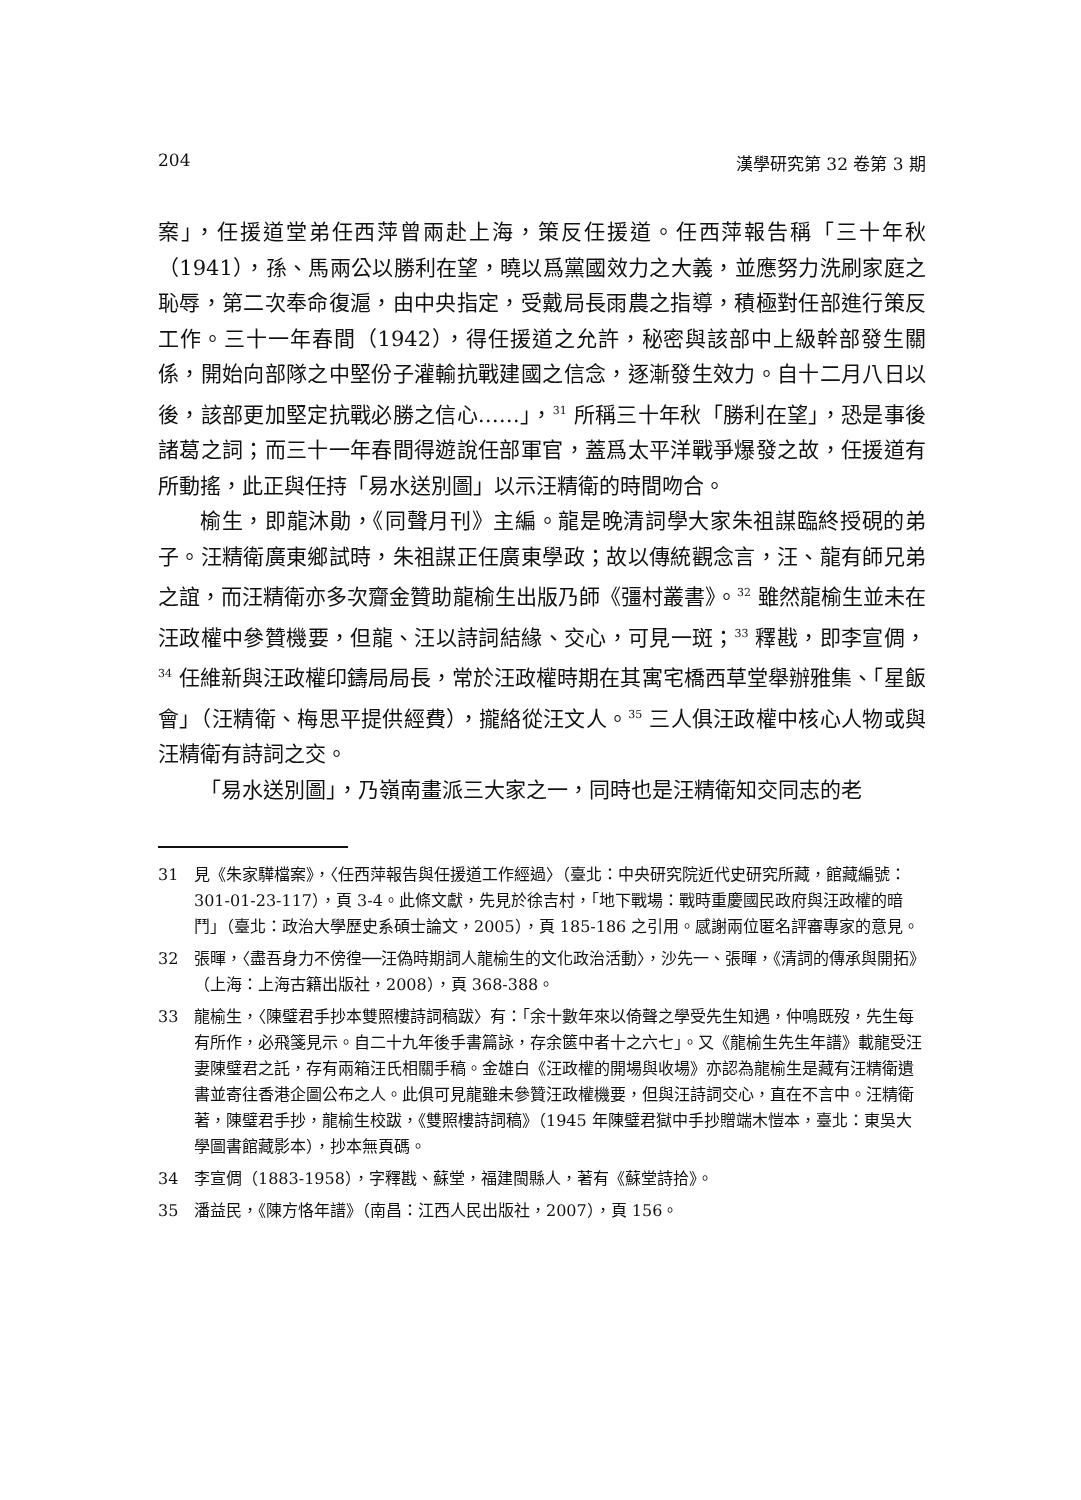204 漢學研究第 32 卷第 3 期
案」，任援道堂弟任西萍曾兩赴上海，策反任援道。任西萍報告稱「三十年秋（1941），孫、馬兩公以勝利在望，曉以爲黨國效力之大義，並應努力洗刷家庭之恥辱，第二次奉命復滬，由中央指定，受戴局長雨農之指導，積極對任部進行策反工作。三十一年春間（1942），得任援道之允許，秘密與該部中上級幹部發生關係，開始向部隊之中堅份子灌輸抗戰建國之信念，逐漸發生效力。自十二月八日以後，該部更加堅定抗戰必勝之信心……」，<sup>31</sup> 所稱三十年秋「勝利在望」，恐是事後諸葛之詞；而三十一年春間得遊說任部軍官，蓋爲太平洋戰爭爆發之故，任援道有所動搖，此正與任持「易水送別圖」以示汪精衛的時間吻合。
榆生，即龍沐勛，《同聲月刊》主編。龍是晚清詞學大家朱祖謀臨終授硯的弟子。汪精衛廣東鄉試時，朱祖謀正任廣東學政；故以傳統觀念言，汪、龍有師兄弟之誼，而汪精衛亦多次齎金贊助龍榆生出版乃師《彊村叢書》。<sup>32</sup> 雖然龍榆生並未在汪政權中參贊機要，但龍、汪以詩詞結緣、交心，可見一斑；<sup>33</sup> 釋戡，即李宣倜，<sup>34</sup> 任維新與汪政權印鑄局局長，常於汪政權時期在其寓宅橋西草堂舉辦雅集、「星飯會」（汪精衛、梅思平提供經費），攏絡從汪文人。<sup>35</sup> 三人俱汪政權中核心人物或與汪精衛有詩詞之交。
「易水送別圖」，乃嶺南畫派三大家之一，同時也是汪精衛知交同志的老
31 見《朱家驊檔案》，〈任西萍報告與任援道工作經過〉（臺北：中央研究院近代史研究所藏，館藏編號：301-01-23-117），頁 3-4。此條文獻，先見於徐吉村，「地下戰場：戰時重慶國民政府與汪政權的暗鬥」（臺北：政治大學歷史系碩士論文，2005），頁 185-186 之引用。感謝兩位匿名評審專家的意見。
32 張暉，〈盡吾身力不傍徨──汪偽時期詞人龍榆生的文化政治活動〉，沙先一、張暉，《清詞的傳承與開拓》（上海：上海古籍出版社，2008），頁 368-388。
33 龍榆生，〈陳璧君手抄本雙照樓詩詞稿跋〉有：「余十數年來以倚聲之學受先生知遇，仲鳴既歿，先生每有所作，必飛箋見示。自二十九年後手書篇詠，存余篋中者十之六七」。又《龍榆生先生年譜》載龍受汪妻陳璧君之託，存有兩箱汪氏相關手稿。金雄白《汪政權的開場與收場》亦認為龍榆生是藏有汪精衛遺書並寄往香港企圖公布之人。此俱可見龍雖未參贊汪政權機要，但與汪詩詞交心，直在不言中。汪精衛著，陳璧君手抄，龍榆生校跋，《雙照樓詩詞稿》（1945 年陳璧君獄中手抄贈端木愷本，臺北：東吳大學圖書館藏影本），抄本無頁碼。
34 李宣倜（1883-1958），字釋戡、蘇堂，福建閩縣人，著有《蘇堂詩拾》。
35 潘益民，《陳方恪年譜》（南昌：江西人民出版社，2007），頁 156。